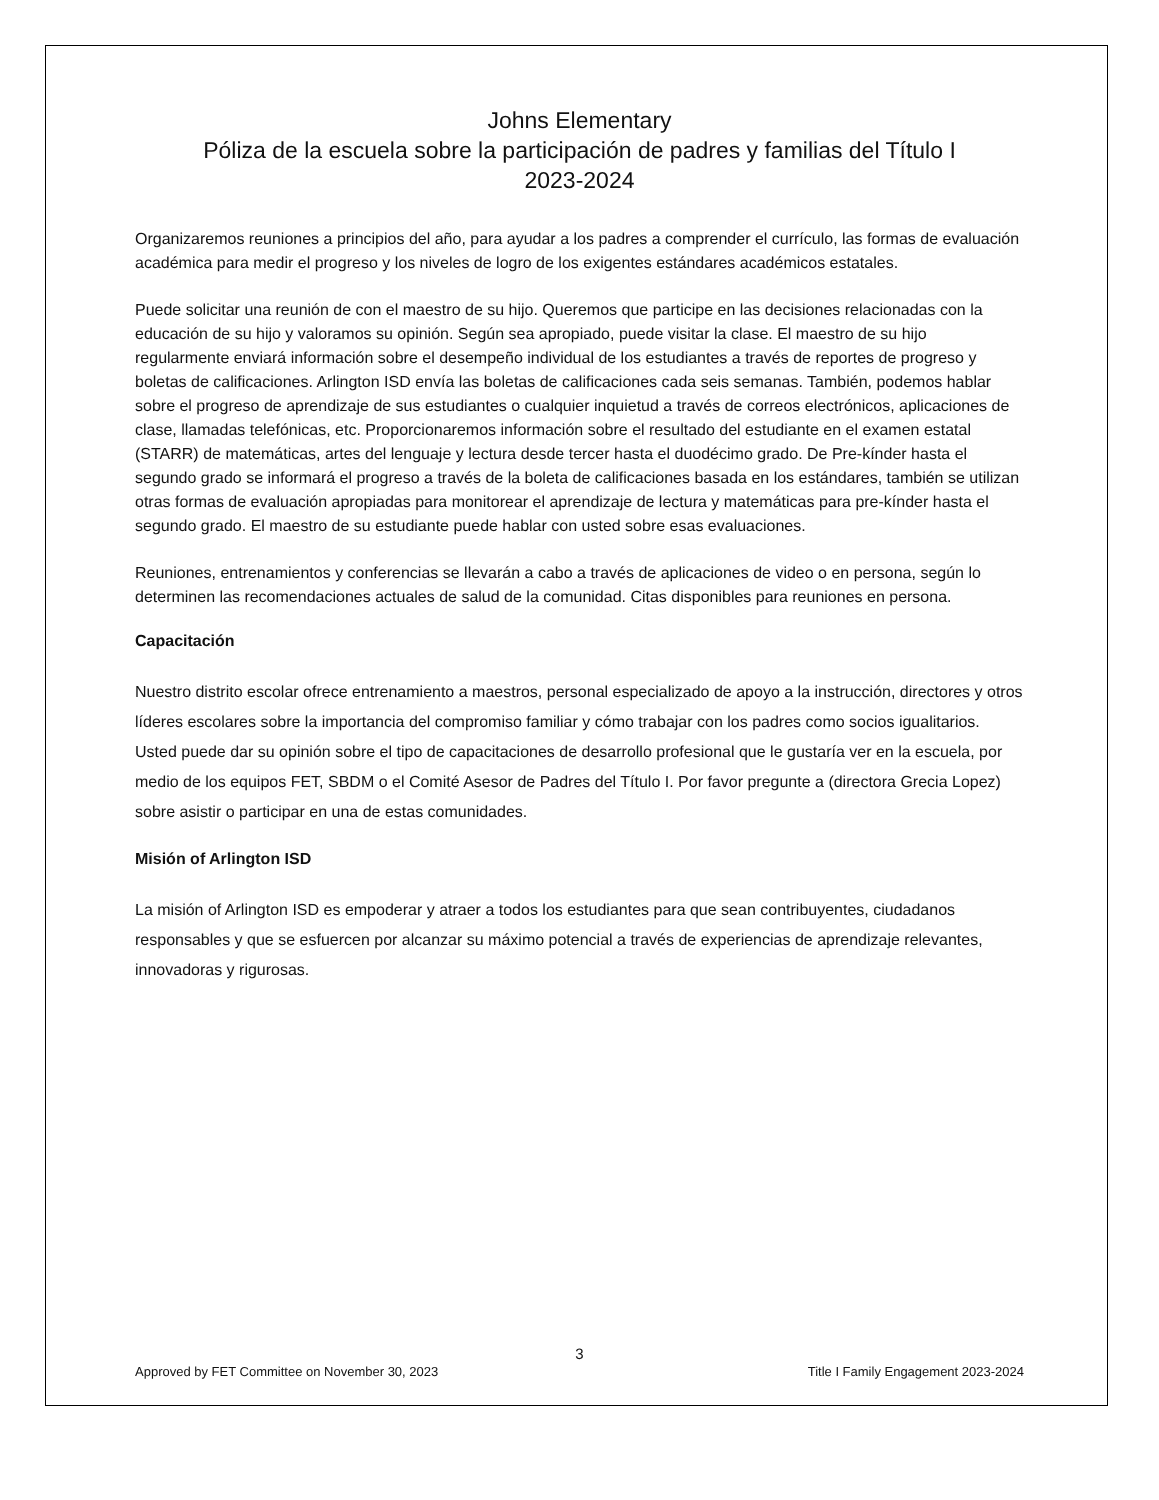Johns Elementary
Póliza de la escuela sobre la participación de padres y familias del Título I
2023-2024
Organizaremos reuniones a principios del año, para ayudar a los padres a comprender el currículo, las formas de evaluación académica para medir el progreso y los niveles de logro de los exigentes estándares académicos estatales.
Puede solicitar una reunión de con el maestro de su hijo. Queremos que participe en las decisiones relacionadas con la educación de su hijo y valoramos su opinión. Según sea apropiado, puede visitar la clase. El maestro de su hijo regularmente enviará información sobre el desempeño individual de los estudiantes a través de reportes de progreso y boletas de calificaciones. Arlington ISD envía las boletas de calificaciones cada seis semanas. También, podemos hablar sobre el progreso de aprendizaje de sus estudiantes o cualquier inquietud a través de correos electrónicos, aplicaciones de clase, llamadas telefónicas, etc. Proporcionaremos información sobre el resultado del estudiante en el examen estatal (STARR) de matemáticas, artes del lenguaje y lectura desde tercer hasta el duodécimo grado. De Pre-kínder hasta el segundo grado se informará el progreso a través de la boleta de calificaciones basada en los estándares, también se utilizan otras formas de evaluación apropiadas para monitorear el aprendizaje de lectura y matemáticas para pre-kínder hasta el segundo grado. El maestro de su estudiante puede hablar con usted sobre esas evaluaciones.
Reuniones, entrenamientos y conferencias se llevarán a cabo a través de aplicaciones de video o en persona, según lo determinen las recomendaciones actuales de salud de la comunidad. Citas disponibles para reuniones en persona.
Capacitación
Nuestro distrito escolar ofrece entrenamiento a maestros, personal especializado de apoyo a la instrucción, directores y otros líderes escolares sobre la importancia del compromiso familiar y cómo trabajar con los padres como socios igualitarios. Usted puede dar su opinión sobre el tipo de capacitaciones de desarrollo profesional que le gustaría ver en la escuela, por medio de los equipos FET, SBDM o el Comité Asesor de Padres del Título I. Por favor pregunte a (directora Grecia Lopez) sobre asistir o participar en una de estas comunidades.
Misión of Arlington ISD
La misión of Arlington ISD es empoderar y atraer a todos los estudiantes para que sean contribuyentes, ciudadanos responsables y que se esfuercen por alcanzar su máximo potencial a través de experiencias de aprendizaje relevantes, innovadoras y rigurosas.
3
Approved by FET Committee on November 30, 2023 Title I Family Engagement 2023-2024